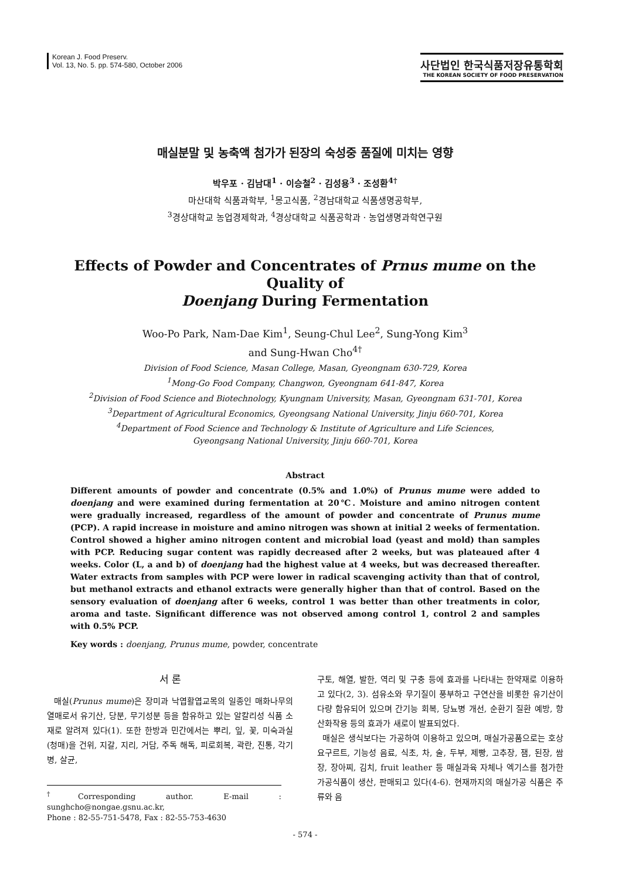Korean J. Food Preserv.
Vol. 13, No. 5. pp. 574-580, October 2006
사단법인 한국식품저장유통학회
THE KOREAN SOCIETY OF FOOD PRESERVATION
매실분말 및 농축액 첨가가 된장의 숙성중 품질에 미치는 영향
박우포 · 김남대<sup>1</sup> · 이승철<sup>2</sup> · 김성용<sup>3</sup> · 조성환<sup>4†</sup>
마산대학 식품과학부, <sup>1</sup>몽고식품, <sup>2</sup>경남대학교 식품생명공학부,
<sup>3</sup> 경상대학교 농업경제학과, <sup>4</sup>경상대학교 식품공학과 · 농업생명과학연구원
Effects of Powder and Concentrates of Prnus mume on the Quality of
Doenjang During Fermentation
Woo-Po Park, Nam-Dae Kim<sup>1</sup>, Seung-Chul Lee<sup>2</sup>, Sung-Yong Kim<sup>3</sup>
and Sung-Hwan Cho<sup>4†</sup>
Division of Food Science, Masan College, Masan, Gyeongnam 630-729, Korea
<sup>1</sup> Mong-Go Food Company, Changwon, Gyeongnam 641-847, Korea
<sup>2</sup> Division of Food Science and Biotechnology, Kyungnam University, Masan, Gyeongnam 631-701, Korea
<sup>3</sup> Department of Agricultural Economics, Gyeongsang National University, Jinju 660-701, Korea
<sup>4</sup> Department of Food Science and Technology & Institute of Agriculture and Life Sciences,
Gyeongsang National University, Jinju 660-701, Korea
Abstract
Different amounts of powder and concentrate (0.5% and 1.0%) of Prunus mume were added to doenjang and were examined during fermentation at 20℃. Moisture and amino nitrogen content were gradually increased, regardless of the amount of powder and concentrate of Prunus mume (PCP). A rapid increase in moisture and amino nitrogen was shown at initial 2 weeks of fermentation. Control showed a higher amino nitrogen content and microbial load (yeast and mold) than samples with PCP. Reducing sugar content was rapidly decreased after 2 weeks, but was plateaued after 4 weeks. Color (L, a and b) of doenjang had the highest value at 4 weeks, but was decreased thereafter. Water extracts from samples with PCP were lower in radical scavenging activity than that of control, but methanol extracts and ethanol extracts were generally higher than that of control. Based on the sensory evaluation of doenjang after 6 weeks, control 1 was better than other treatments in color, aroma and taste. Significant difference was not observed among control 1, control 2 and samples with 0.5% PCP.
Key words : doenjang, Prunus mume, powder, concentrate
서 론
매실(Prunus mume)은 장미과 낙엽활엽교목의 일종인 매화나무의 열매로서 유기산, 당분, 무기성분 등을 함유하고 있는 알칼리성 식품 소재로 알려져 있다(1). 또한 한방과 민간에서는 뿌리, 잎, 꽃, 미숙과실(청매)을 건위, 지갈, 지리, 거담, 주독 해독, 피로회복, 곽란, 진통, 각기병, 살균,
<sup>†</sup> Corresponding author. E-mail : sunghcho@nongae.gsnu.ac.kr,
Phone : 82-55-751-5478, Fax : 82-55-753-4630
구토, 해열, 발한, 역리 및 구충 등에 효과를 나타내는 한약재로 이용하고 있다(2, 3). 섬유소와 무기질이 풍부하고 구연산을 비롯한 유기산이 다량 함유되어 있으며 간기능 회복, 당뇨병 개선, 순환기 질환 예방, 항산화작용 등의 효과가 새로이 발표되었다.
매실은 생식보다는 가공하여 이용하고 있으며, 매실가공품으로는 호상요구르트, 기능성 음료, 식초, 차, 술, 두부, 제빵, 고추장, 잼, 된장, 쌈장, 장아찌, 김치, fruit leather 등 매실과육 자체나 엑기스를 첨가한 가공식품이 생산, 판매되고 있다(4-6). 현재까지의 매실가공 식품은 주류와 음
- 574 -